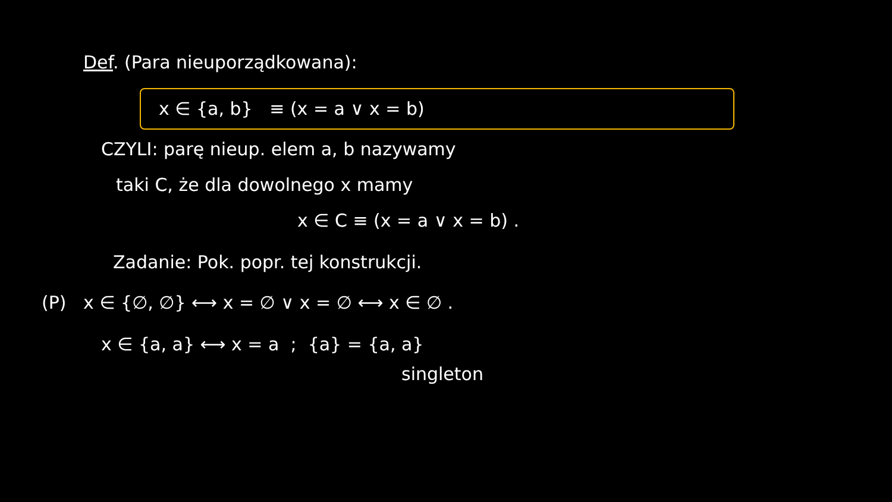Def. (Para nieuporządkowana):
x ∈ {a, b} ≡ (x = a ∨ x = b)
CZYLI: parę nieup. elem a, b nazywamy
taki C, że dla dowolnego x mamy
x ∈ C ≡ (x = a ∨ x = b) .
Zadanie: Pok. popr. tej konstrukcji.
(P) x ∈ {∅, ∅} ⟷ x = ∅ ∨ x = ∅ ⟷ x ∈ ∅ .
x ∈ {a, a} ⟷ x = a ; {a} = {a, a}
singleton